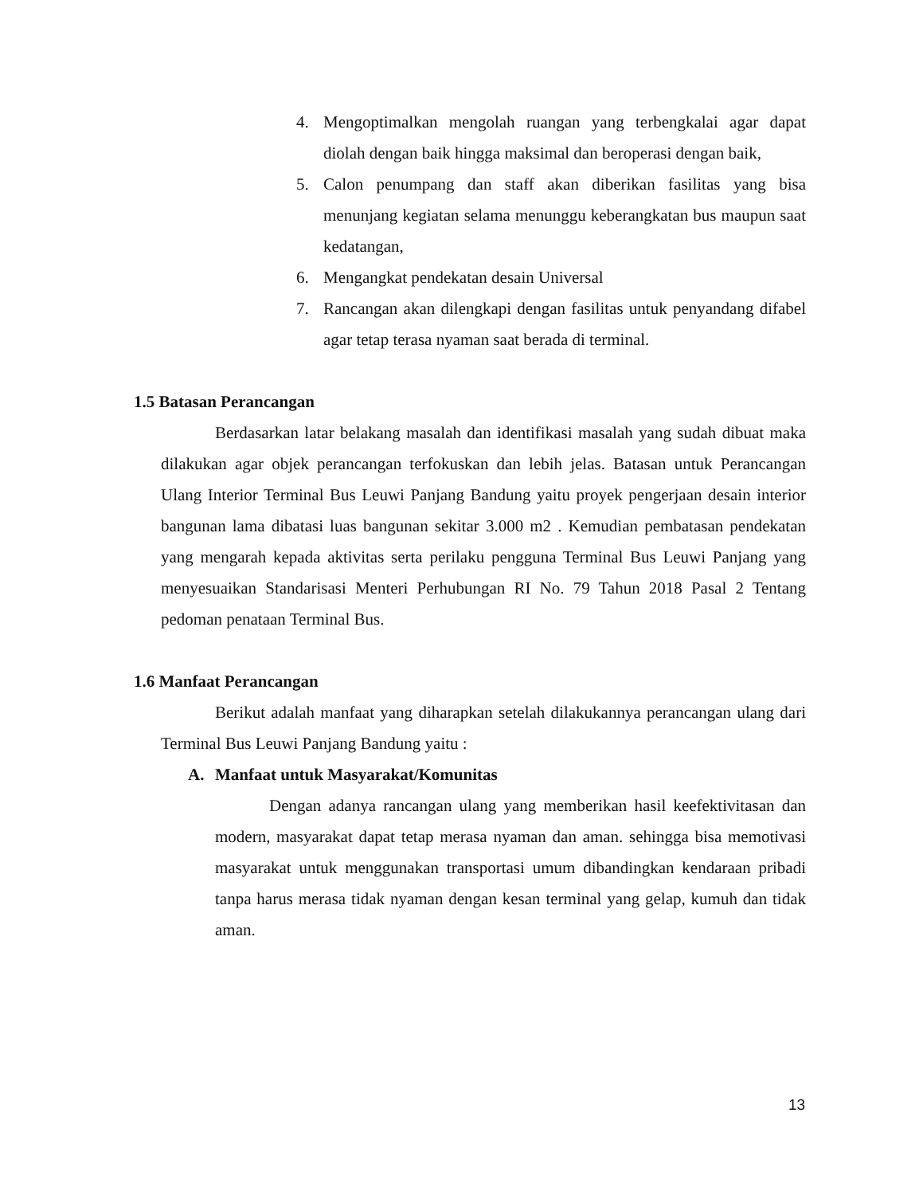4. Mengoptimalkan mengolah ruangan yang terbengkalai agar dapat diolah dengan baik hingga maksimal dan beroperasi dengan baik,
5. Calon penumpang dan staff akan diberikan fasilitas yang bisa menunjang kegiatan selama menunggu keberangkatan bus maupun saat kedatangan,
6. Mengangkat pendekatan desain Universal
7. Rancangan akan dilengkapi dengan fasilitas untuk penyandang difabel agar tetap terasa nyaman saat berada di terminal.
1.5 Batasan Perancangan
Berdasarkan latar belakang masalah dan identifikasi masalah yang sudah dibuat maka dilakukan agar objek perancangan terfokuskan dan lebih jelas. Batasan untuk Perancangan Ulang Interior Terminal Bus Leuwi Panjang Bandung yaitu proyek pengerjaan desain interior bangunan lama dibatasi luas bangunan sekitar 3.000 m2 . Kemudian pembatasan pendekatan yang mengarah kepada aktivitas serta perilaku pengguna Terminal Bus Leuwi Panjang yang menyesuaikan Standarisasi Menteri Perhubungan RI No. 79 Tahun 2018 Pasal 2 Tentang pedoman penataan Terminal Bus.
1.6 Manfaat Perancangan
Berikut adalah manfaat yang diharapkan setelah dilakukannya perancangan ulang dari Terminal Bus Leuwi Panjang Bandung yaitu :
A. Manfaat untuk Masyarakat/Komunitas
Dengan adanya rancangan ulang yang memberikan hasil keefektivitasan dan modern, masyarakat dapat tetap merasa nyaman dan aman. sehingga bisa memotivasi masyarakat untuk menggunakan transportasi umum dibandingkan kendaraan pribadi tanpa harus merasa tidak nyaman dengan kesan terminal yang gelap, kumuh dan tidak aman.
13